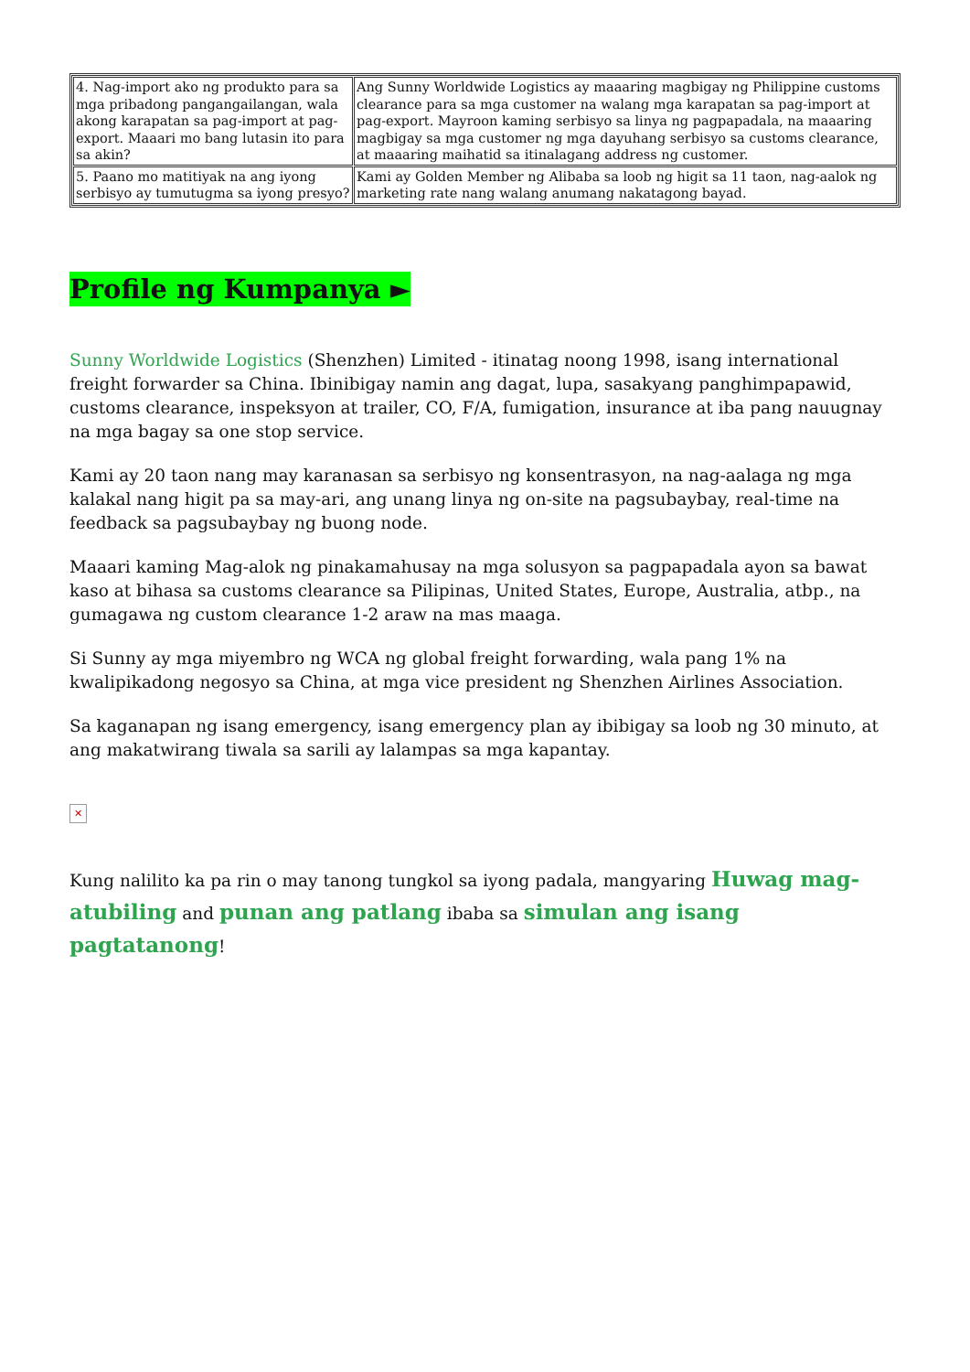| 4. Nag-import ako ng produkto para sa mga pribadong pangangailangan, wala akong karapatan sa pag-import at pag-export. Maaari mo bang lutasin ito para sa akin? | Ang Sunny Worldwide Logistics ay maaaring magbigay ng Philippine customs clearance para sa mga customer na walang mga karapatan sa pag-import at pag-export. Mayroon kaming serbisyo sa linya ng pagpapadala, na maaaring magbigay sa mga customer ng mga dayuhang serbisyo sa customs clearance, at maaaring maihatid sa itinalagang address ng customer. |
| 5. Paano mo matitiyak na ang iyong serbisyo ay tumutugma sa iyong presyo? | Kami ay Golden Member ng Alibaba sa loob ng higit sa 11 taon, nag-aalok ng marketing rate nang walang anumang nakatagong bayad. |
Profile ng Kumpanya ►
Sunny Worldwide Logistics (Shenzhen) Limited - itinatag noong 1998, isang international freight forwarder sa China. Ibinibigay namin ang dagat, lupa, sasakyang panghimpapawid, customs clearance, inspeksyon at trailer, CO, F/A, fumigation, insurance at iba pang nauugnay na mga bagay sa one stop service.
Kami ay 20 taon nang may karanasan sa serbisyo ng konsentrasyon, na nag-aalaga ng mga kalakal nang higit pa sa may-ari, ang unang linya ng on-site na pagsubaybay, real-time na feedback sa pagsubaybay ng buong node.
Maaari kaming Mag-alok ng pinakamahusay na mga solusyon sa pagpapadala ayon sa bawat kaso at bihasa sa customs clearance sa Pilipinas, United States, Europe, Australia, atbp., na gumagawa ng custom clearance 1-2 araw na mas maaga.
Si Sunny ay mga miyembro ng WCA ng global freight forwarding, wala pang 1% na kwalipikadong negosyo sa China, at mga vice president ng Shenzhen Airlines Association.
Sa kaganapan ng isang emergency, isang emergency plan ay ibibigay sa loob ng 30 minuto, at ang makatwirang tiwala sa sarili ay lalampas sa mga kapantay.
✕
Kung nalilito ka pa rin o may tanong tungkol sa iyong padala, mangyaring Huwag mag-atubiling and punan ang patlang ibaba sa simulan ang isang pagtatanong!